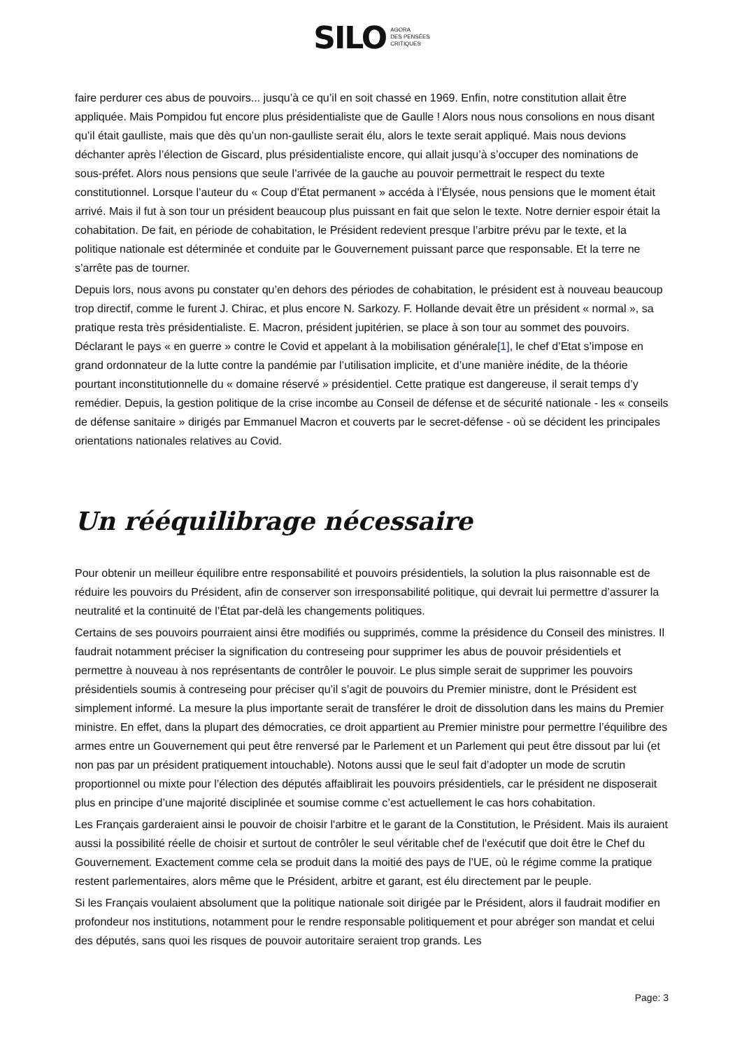SILO AGORA
DES PENSÉES
CRITIQUES
faire perdurer ces abus de pouvoirs... jusqu’à ce qu’il en soit chassé en 1969. Enfin, notre constitution allait être appliquée. Mais Pompidou fut encore plus présidentialiste que de Gaulle ! Alors nous nous consolions en nous disant qu’il était gaulliste, mais que dès qu’un non-gaulliste serait élu, alors le texte serait appliqué. Mais nous devions déchanter après l’élection de Giscard, plus présidentialiste encore, qui allait jusqu’à s’occuper des nominations de sous-préfet. Alors nous pensions que seule l’arrivée de la gauche au pouvoir permettrait le respect du texte constitutionnel. Lorsque l’auteur du « Coup d’État permanent » accéda à l’Élysée, nous pensions que le moment était arrivé. Mais il fut à son tour un président beaucoup plus puissant en fait que selon le texte. Notre dernier espoir était la cohabitation. De fait, en période de cohabitation, le Président redevient presque l’arbitre prévu par le texte, et la politique nationale est déterminée et conduite par le Gouvernement puissant parce que responsable. Et la terre ne s’arrête pas de tourner.
Depuis lors, nous avons pu constater qu’en dehors des périodes de cohabitation, le président est à nouveau beaucoup trop directif, comme le furent J. Chirac, et plus encore N. Sarkozy. F. Hollande devait être un président « normal », sa pratique resta très présidentialiste. E. Macron, président jupitérien, se place à son tour au sommet des pouvoirs. Déclarant le pays « en guerre » contre le Covid et appelant à la mobilisation générale[1], le chef d’Etat s’impose en grand ordonnateur de la lutte contre la pandémie par l’utilisation implicite, et d’une manière inédite, de la théorie pourtant inconstitutionnelle du « domaine réservé » présidentiel. Cette pratique est dangereuse, il serait temps d’y remédier. Depuis, la gestion politique de la crise incombe au Conseil de défense et de sécurité nationale - les « conseils de défense sanitaire » dirigés par Emmanuel Macron et couverts par le secret-défense - où se décident les principales orientations nationales relatives au Covid.
Un rééquilibrage nécessaire
Pour obtenir un meilleur équilibre entre responsabilité et pouvoirs présidentiels, la solution la plus raisonnable est de réduire les pouvoirs du Président, afin de conserver son irresponsabilité politique, qui devrait lui permettre d’assurer la neutralité et la continuité de l’État par-delà les changements politiques.
Certains de ses pouvoirs pourraient ainsi être modifiés ou supprimés, comme la présidence du Conseil des ministres. Il faudrait notamment préciser la signification du contreseing pour supprimer les abus de pouvoir présidentiels et permettre à nouveau à nos représentants de contrôler le pouvoir. Le plus simple serait de supprimer les pouvoirs présidentiels soumis à contreseing pour préciser qu’il s’agit de pouvoirs du Premier ministre, dont le Président est simplement informé. La mesure la plus importante serait de transférer le droit de dissolution dans les mains du Premier ministre. En effet, dans la plupart des démocraties, ce droit appartient au Premier ministre pour permettre l’équilibre des armes entre un Gouvernement qui peut être renversé par le Parlement et un Parlement qui peut être dissout par lui (et non pas par un président pratiquement intouchable). Notons aussi que le seul fait d’adopter un mode de scrutin proportionnel ou mixte pour l’élection des députés affaiblirait les pouvoirs présidentiels, car le président ne disposerait plus en principe d’une majorité disciplinée et soumise comme c’est actuellement le cas hors cohabitation.
Les Français garderaient ainsi le pouvoir de choisir l'arbitre et le garant de la Constitution, le Président. Mais ils auraient aussi la possibilité réelle de choisir et surtout de contrôler le seul véritable chef de l'exécutif que doit être le Chef du Gouvernement. Exactement comme cela se produit dans la moitié des pays de l’UE, où le régime comme la pratique restent parlementaires, alors même que le Président, arbitre et garant, est élu directement par le peuple.
Si les Français voulaient absolument que la politique nationale soit dirigée par le Président, alors il faudrait modifier en profondeur nos institutions, notamment pour le rendre responsable politiquement et pour abréger son mandat et celui des députés, sans quoi les risques de pouvoir autoritaire seraient trop grands. Les
Page: 3